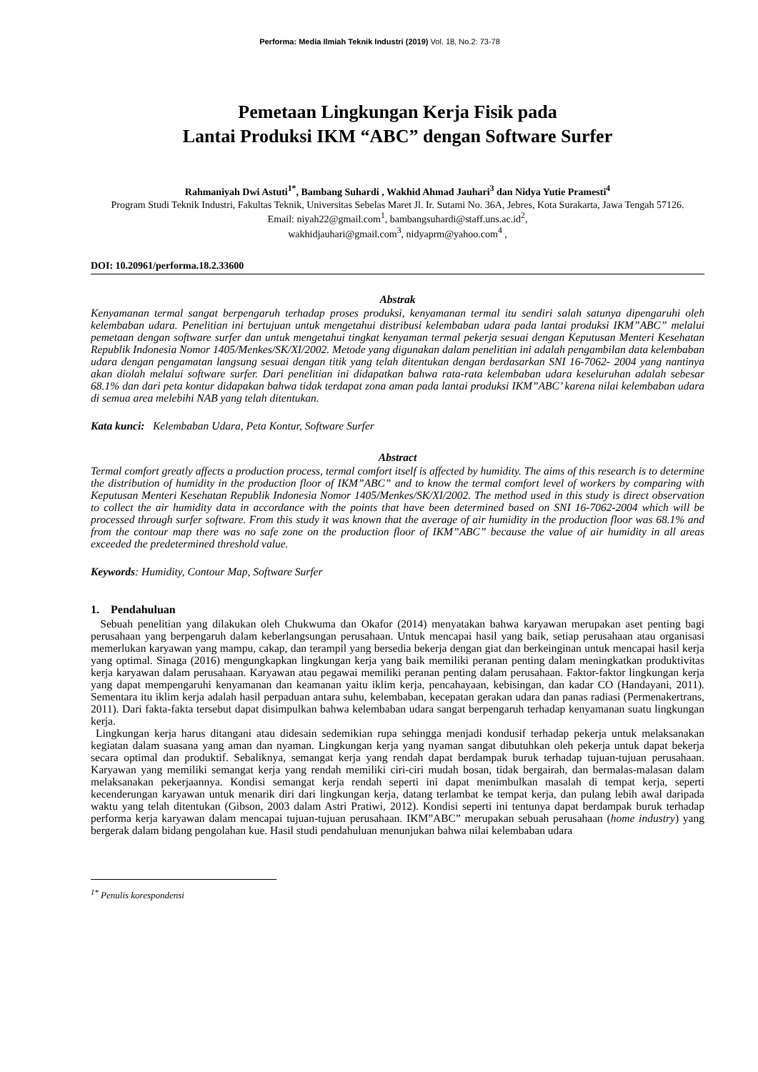Performa: Media Ilmiah Teknik Industri (2019) Vol. 18, No.2: 73-78
Pemetaan Lingkungan Kerja Fisik pada
Lantai Produksi IKM “ABC” dengan Software Surfer
Rahmaniyah Dwi Astuti<sup>1*</sup>, Bambang Suhardi , Wakhid Ahmad Jauhari<sup>3</sup> dan Nidya Yutie Pramesti<sup>4</sup>
Program Studi Teknik Industri, Fakultas Teknik, Universitas Sebelas Maret Jl. Ir. Sutami No. 36A, Jebres, Kota Surakarta, Jawa Tengah 57126.
Email: niyah22@gmail.com<sup>1</sup>, bambangsuhardi@staff.uns.ac.id<sup>2</sup>,
wakhidjauhari@gmail.com<sup>3</sup>, nidyaprm@yahoo.com<sup>4</sup> ,
DOI: 10.20961/performa.18.2.33600
Abstrak
Kenyamanan termal sangat berpengaruh terhadap proses produksi, kenyamanan termal itu sendiri salah satunya dipengaruhi oleh kelembaban udara. Penelitian ini bertujuan untuk mengetahui distribusi kelembaban udara pada lantai produksi IKM”ABC” melalui pemetaan dengan software surfer dan untuk mengetahui tingkat kenyaman termal pekerja sesuai dengan Keputusan Menteri Kesehatan Republik Indonesia Nomor 1405/Menkes/SK/XI/2002. Metode yang digunakan dalam penelitian ini adalah pengambilan data kelembaban udara dengan pengamatan langsung sesuai dengan titik yang telah ditentukan dengan berdasarkan SNI 16-7062- 2004 yang nantinya akan diolah melalui software surfer. Dari penelitian ini didapatkan bahwa rata-rata kelembaban udara keseluruhan adalah sebesar 68.1% dan dari peta kontur didapakan bahwa tidak terdapat zona aman pada lantai produksi IKM”ABC’ karena nilai kelembaban udara di semua area melebihi NAB yang telah ditentukan.
Kata kunci: Kelembaban Udara, Peta Kontur, Software Surfer
Abstract
Termal comfort greatly affects a production process, termal comfort itself is affected by humidity. The aims of this research is to determine the distribution of humidity in the production floor of IKM”ABC” and to know the termal comfort level of workers by comparing with Keputusan Menteri Kesehatan Republik Indonesia Nomor 1405/Menkes/SK/XI/2002. The method used in this study is direct observation to collect the air humidity data in accordance with the points that have been determined based on SNI 16-7062-2004 which will be processed through surfer software. From this study it was known that the average of air humidity in the production floor was 68.1% and from the contour map there was no safe zone on the production floor of IKM”ABC” because the value of air humidity in all areas exceeded the predetermined threshold value.
Keywords: Humidity, Contour Map, Software Surfer
1. Pendahuluan
Sebuah penelitian yang dilakukan oleh Chukwuma dan Okafor (2014) menyatakan bahwa karyawan merupakan aset penting bagi perusahaan yang berpengaruh dalam keberlangsungan perusahaan. Untuk mencapai hasil yang baik, setiap perusahaan atau organisasi memerlukan karyawan yang mampu, cakap, dan terampil yang bersedia bekerja dengan giat dan berkeinginan untuk mencapai hasil kerja yang optimal. Sinaga (2016) mengungkapkan lingkungan kerja yang baik memiliki peranan penting dalam meningkatkan produktivitas kerja karyawan dalam perusahaan. Karyawan atau pegawai memiliki peranan penting dalam perusahaan. Faktor-faktor lingkungan kerja yang dapat mempengaruhi kenyamanan dan keamanan yaitu iklim kerja, pencahayaan, kebisingan, dan kadar CO (Handayani, 2011). Sementara itu iklim kerja adalah hasil perpaduan antara suhu, kelembaban, kecepatan gerakan udara dan panas radiasi (Permenakertrans, 2011). Dari fakta-fakta tersebut dapat disimpulkan bahwa kelembaban udara sangat berpengaruh terhadap kenyamanan suatu lingkungan kerja.
Lingkungan kerja harus ditangani atau didesain sedemikian rupa sehingga menjadi kondusif terhadap pekerja untuk melaksanakan kegiatan dalam suasana yang aman dan nyaman. Lingkungan kerja yang nyaman sangat dibutuhkan oleh pekerja untuk dapat bekerja secara optimal dan produktif. Sebaliknya, semangat kerja yang rendah dapat berdampak buruk terhadap tujuan-tujuan perusahaan. Karyawan yang memiliki semangat kerja yang rendah memiliki ciri-ciri mudah bosan, tidak bergairah, dan bermalas-malasan dalam melaksanakan pekerjaannya. Kondisi semangat kerja rendah seperti ini dapat menimbulkan masalah di tempat kerja, seperti kecenderungan karyawan untuk menarik diri dari lingkungan kerja, datang terlambat ke tempat kerja, dan pulang lebih awal daripada waktu yang telah ditentukan (Gibson, 2003 dalam Astri Pratiwi, 2012). Kondisi seperti ini tentunya dapat berdampak buruk terhadap performa kerja karyawan dalam mencapai tujuan-tujuan perusahaan. IKM”ABC” merupakan sebuah perusahaan (home industry) yang bergerak dalam bidang pengolahan kue. Hasil studi pendahuluan menunjukan bahwa nilai kelembaban udara
<sup>1*</sup> Penulis korespondensi